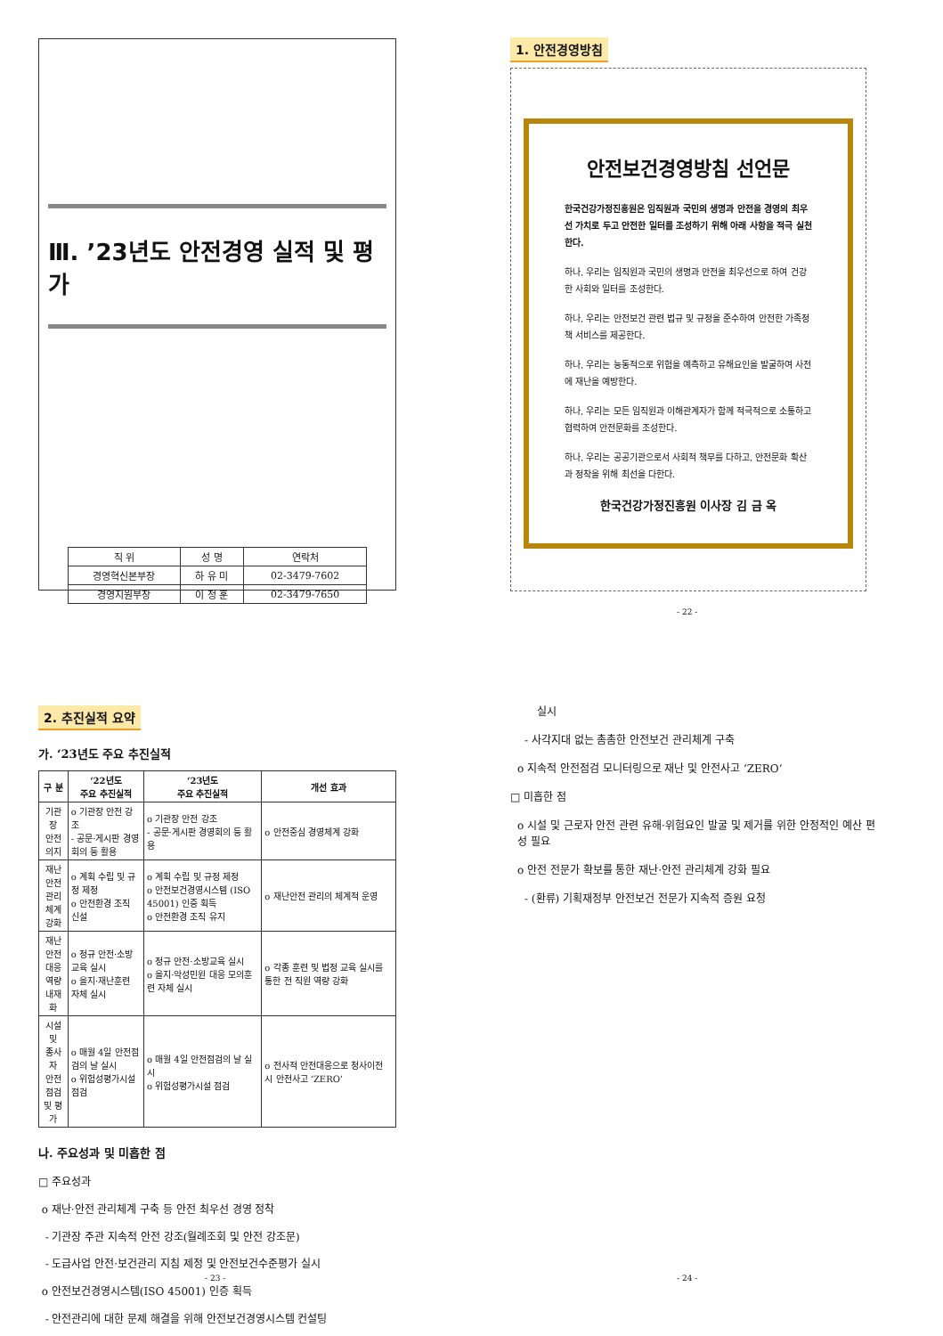Ⅲ. ’23년도 안전경영 실적 및 평가
| 직 위 | 성 명 | 연락처 |
| 경영혁신본부장 | 하 유 미 | 02-3479-7602 |
| 경영지원부장 | 이 정 훈 | 02-3479-7650 |
1. 안전경영방침
안전보건경영방침 선언문
한국건강가정진흥원은 임직원과 국민의 생명과 안전을 경영의 최우선 가치로 두고 안전한 일터를 조성하기 위해 아래 사항을 적극 실천한다.
하나, 우리는 임직원과 국민의 생명과 안전을 최우선으로 하여 건강한 사회와 일터를 조성한다.
하나, 우리는 안전보건 관련 법규 및 규정을 준수하여 안전한 가족정책 서비스를 제공한다.
하나, 우리는 능동적으로 위험을 예측하고 유해요인을 발굴하여 사전에 재난을 예방한다.
하나, 우리는 모든 임직원과 이해관계자가 함께 적극적으로 소통하고 협력하여 안전문화를 조성한다.
하나, 우리는 공공기관으로서 사회적 책무를 다하고, 안전문화 확산과 정착을 위해 최선을 다한다.
한국건강가정진흥원 이사장 김 금 옥
- 22 -
2. 추진실적 요약
가. ‘23년도 주요 추진실적
| 구 분 | ‘22년도 주요 추진실적 | ‘23년도 주요 추진실적 | 개선 효과 |
| --- | --- | --- | --- |
| 기관장 안전 의지 | o 기관장 안전 강조 - 공문·게시판 경영회의 등 활용 | o 기관장 안전 강조 - 공문·게시판 경영회의 등 활용 | o 안전중심 경영체계 강화 |
| 재난안전 관리체계 강화 | o 계획 수립 및 규정 제정 o 안전환경 조직 신설 | o 계획 수립 및 규정 제정 o 안전보건경영시스템 (ISO 45001) 인증 획득 o 안전환경 조직 유지 | o 재난안전 관리의 체계적 운영 |
| 재난안전 대응역량 내재화 | o 정규 안전·소방교육 실시 o 을지·재난훈련 자체 실시 | o 정규 안전·소방교육 실시 o 을지·악성민원 대응 모의훈련 자체 실시 | o 각종 훈련 및 법정 교육 실시를 통한 전 직원 역량 강화 |
| 시설 및 종사자 안전 점검 및 평가 | o 매월 4일 안전점검의 날 실시 o 위험성평가시설 점검 | o 매월 4일 안전점검의 날 실시 o 위험성평가시설 점검 | o 전사적 안전대응으로 청사이전 시 안전사고 ‘ZERO’ |
나. 주요성과 및 미흡한 점
□ 주요성과
o 재난·안전 관리체계 구축 등 안전 최우선 경영 정착
- 기관장 주관 지속적 안전 강조(월례조회 및 안전 강조문)
- 도급사업 안전·보건관리 지침 제정 및 안전보건수준평가 실시
o 안전보건경영시스템(ISO 45001) 인증 획득
- 안전관리에 대한 문제 해결을 위해 안전보건경영시스템 컨설팅
- 23 -
실시
- 사각지대 없는 촘촘한 안전보건 관리체계 구축
o 지속적 안전점검 모니터링으로 재난 및 안전사고 ‘ZERO’
□ 미흡한 점
o 시설 및 근로자 안전 관련 유해·위험요인 발굴 및 제거를 위한 안정적인 예산 편성 필요
o 안전 전문가 확보를 통한 재난·안전 관리체계 강화 필요
- (환류) 기획재정부 안전보건 전문가 지속적 증원 요청
- 24 -